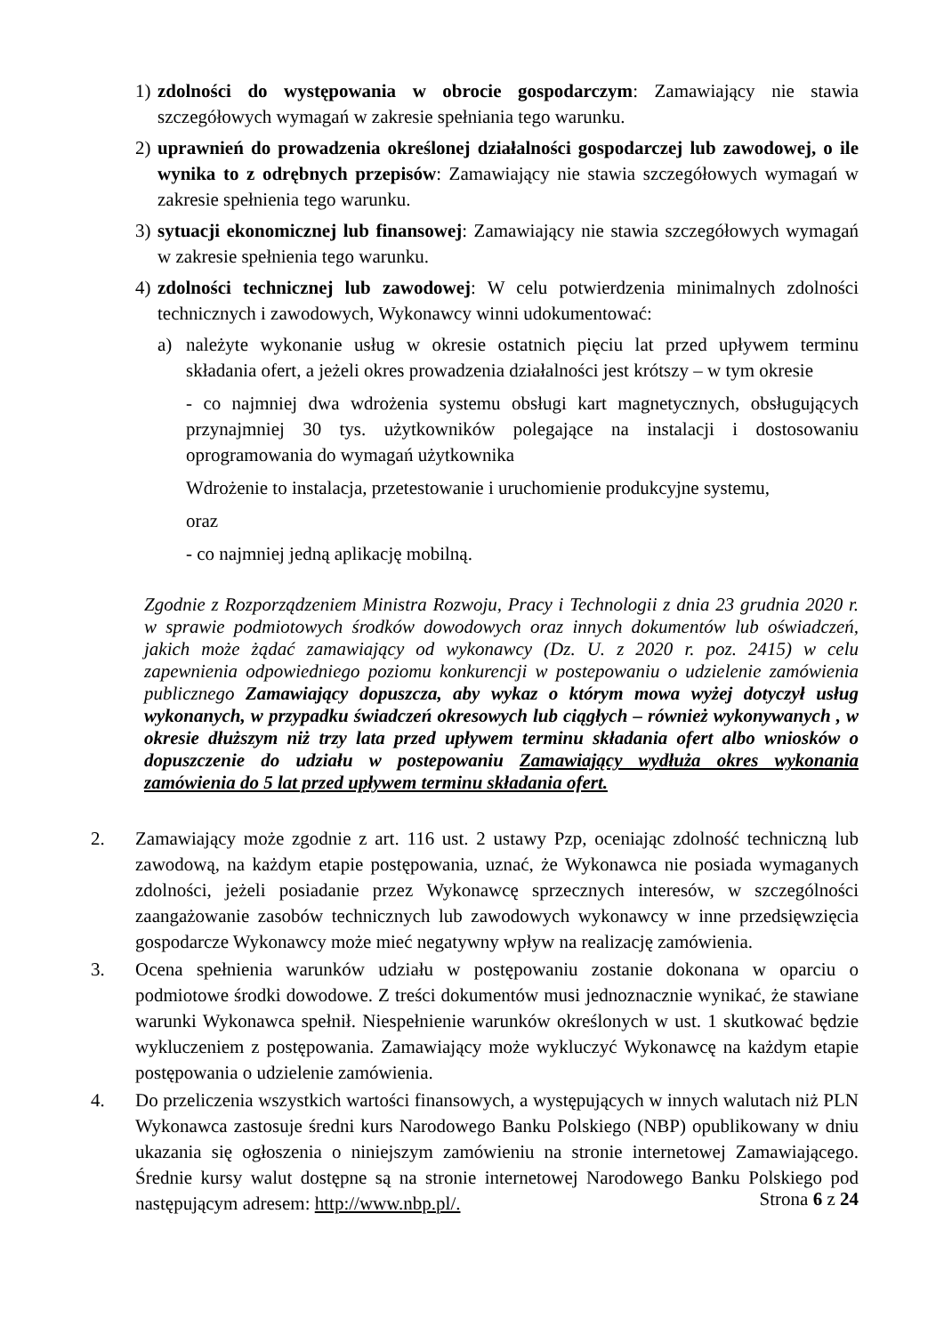1) zdolności do występowania w obrocie gospodarczym: Zamawiający nie stawia szczegółowych wymagań w zakresie spełniania tego warunku.
2) uprawnień do prowadzenia określonej działalności gospodarczej lub zawodowej, o ile wynika to z odrębnych przepisów: Zamawiający nie stawia szczegółowych wymagań w zakresie spełnienia tego warunku.
3) sytuacji ekonomicznej lub finansowej: Zamawiający nie stawia szczegółowych wymagań w zakresie spełnienia tego warunku.
4) zdolności technicznej lub zawodowej: W celu potwierdzenia minimalnych zdolności technicznych i zawodowych, Wykonawcy winni udokumentować:
a) należyte wykonanie usług w okresie ostatnich pięciu lat przed upływem terminu składania ofert, a jeżeli okres prowadzenia działalności jest krótszy – w tym okresie
- co najmniej dwa wdrożenia systemu obsługi kart magnetycznych, obsługujących przynajmniej 30 tys. użytkowników polegające na instalacji i dostosowaniu oprogramowania do wymagań użytkownika
Wdrożenie to instalacja, przetestowanie i uruchomienie produkcyjne systemu,
oraz
- co najmniej jedną aplikację mobilną.
Zgodnie z Rozporządzeniem Ministra Rozwoju, Pracy i Technologii z dnia 23 grudnia 2020 r. w sprawie podmiotowych środków dowodowych oraz innych dokumentów lub oświadczeń, jakich może żądać zamawiający od wykonawcy (Dz. U. z 2020 r. poz. 2415) w celu zapewnienia odpowiedniego poziomu konkurencji w postepowaniu o udzielenie zamówienia publicznego Zamawiający dopuszcza, aby wykaz o którym mowa wyżej dotyczył usług wykonanych, w przypadku świadczeń okresowych lub ciągłych – również wykonywanych , w okresie dłuższym niż trzy lata przed upływem terminu składania ofert albo wniosków o dopuszczenie do udziału w postepowaniu Zamawiający wydłuża okres wykonania zamówienia do 5 lat przed upływem terminu składania ofert.
2. Zamawiający może zgodnie z art. 116 ust. 2 ustawy Pzp, oceniając zdolność techniczną lub zawodową, na każdym etapie postępowania, uznać, że Wykonawca nie posiada wymaganych zdolności, jeżeli posiadanie przez Wykonawcę sprzecznych interesów, w szczególności zaangażowanie zasobów technicznych lub zawodowych wykonawcy w inne przedsięwzięcia gospodarcze Wykonawcy może mieć negatywny wpływ na realizację zamówienia.
3. Ocena spełnienia warunków udziału w postępowaniu zostanie dokonana w oparciu o podmiotowe środki dowodowe. Z treści dokumentów musi jednoznacznie wynikać, że stawiane warunki Wykonawca spełnił. Niespełnienie warunków określonych w ust. 1 skutkować będzie wykluczeniem z postępowania. Zamawiający może wykluczyć Wykonawcę na każdym etapie postępowania o udzielenie zamówienia.
4. Do przeliczenia wszystkich wartości finansowych, a występujących w innych walutach niż PLN Wykonawca zastosuje średni kurs Narodowego Banku Polskiego (NBP) opublikowany w dniu ukazania się ogłoszenia o niniejszym zamówieniu na stronie internetowej Zamawiającego. Średnie kursy walut dostępne są na stronie internetowej Narodowego Banku Polskiego pod następującym adresem: http://www.nbp.pl/.
Strona 6 z 24